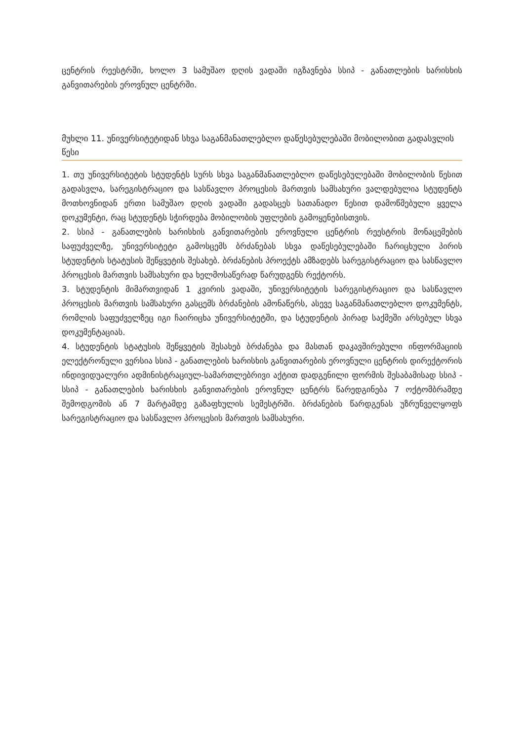ცენტრის რეესტრში, ხოლო 3 სამუშაო დღის ვადაში იგზავნება სსიპ - განათლების ხარისხის განვითარების ეროვნულ ცენტრში.
მუხლი 11. უნივერსიტეტიდან სხვა საგანმანათლებლო დაწესებულებაში მობილობით გადასვლის წესი
1. თუ უნივერსიტეტის სტუდენტს სურს სხვა საგანმანათლებლო დაწესებულებაში მობილობის წესით გადასვლა, სარეგისტრაციო და სასწავლო პროცესის მართვის სამსახური ვალდებულია სტუდენტს მოთხოვნიდან ერთი სამუშაო დღის ვადაში გადასცეს სათანადო წესით დამოწმებული ყველა დოკუმენტი, რაც სტუდენტს სჭირდება მობილობის უფლების გამოყენებისთვის.
2. სსიპ - განათლების ხარისხის განვითარების ეროვნული ცენტრის რეესტრის მონაცემების საფუძველზე, უნივერსიტეტი გამოსცემს ბრძანებას სხვა დაწესებულებაში ჩარიცხული პირის სტუდენტის სტატუსის შეწყვეტის შესახებ. ბრძანების პროექტს ამზადებს სარეგისტრაციო და სასწავლო პროცესის მართვის სამსახური და ხელმოსაწერად წარუდგენს რექტორს.
3. სტუდენტის მიმართვიდან 1 კვირის ვადაში, უნივერსიტეტის სარეგისტრაციო და სასწავლო პროცესის მართვის სამსახური გასცემს ბრძანების ამონაწერს, ასევე საგანმანათლებლო დოკუმენტს, რომლის საფუძველზეც იგი ჩაირიცხა უნივერსიტეტში, და სტუდენტის პირად საქმეში არსებულ სხვა დოკუმენტაციას.
4. სტუდენტის სტატუსის შეწყვეტის შესახებ ბრძანება და მასთან დაკავშირებული ინფორმაციის ელექტრონული ვერსია სსიპ - განათლების ხარისხის განვითარების ეროვნული ცენტრის დირექტორის ინდივიდუალური ადმინისტრაციულ-სამართლებრივი აქტით დადგენილი ფორმის შესაბამისად სსიპ - სსიპ - განათლების ხარისხის განვითარების ეროვნულ ცენტრს წარედგინება 7 ოქტომბრამდე შემოდგომის ან 7 მარტამდე გაზაფხულის სემესტრში. ბრძანების წარდგენას უზრუნველყოფს სარეგისტრაციო და სასწავლო პროცესის მართვის სამსახური.